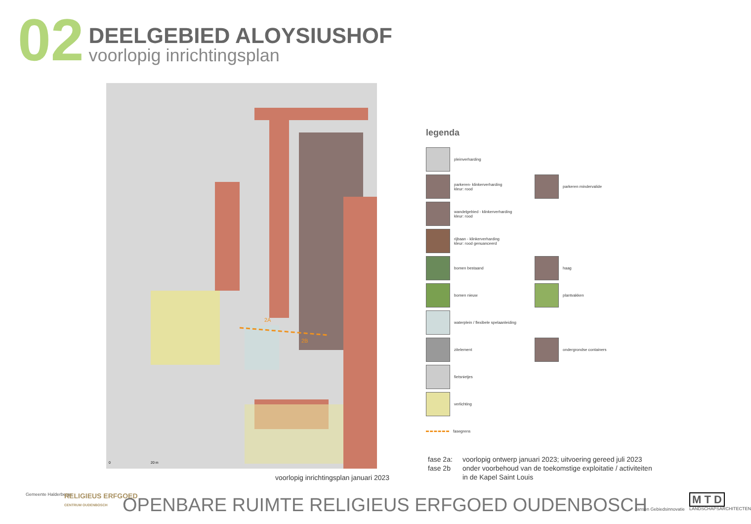02
DEELGEBIED ALOYSIUSHOF
voorlopig inrichtingsplan
2A
2B
0
20 m
voorlopig inrichtingsplan januari 2023
legenda
pleinverharding
parkeren- klinkerverharding
kleur: rood
parkeren mindervalide
wandelgebied - klinkerverharding
kleur: rood
rijbaan - klinkerverharding
kleur: rood genuanceerd
bomen bestaand
haag
bomen nieuw
plantvakken
waterplein / flexibele spelaanleiding
zitelement
ondergrondse containers
fietsnietjes
verlichting
fasegrens
fase 2a: voorlopig ontwerp januari 2023; uitvoering gereed juli 2023 fase 2b onder voorbehoud van de toekomstige exploitatie / activiteiten
in de Kapel Saint Louis
Gemeente Halderberge
RELIGIEUS ERFGOED
CENTRUM OUDENBOSCH
OPENBARE RUIMTE RELIGIEUS ERFGOED OUDENBOSCH
Jansen Gebiedsinnovatie
M T D
LANDSCHAPSARCHITECTEN